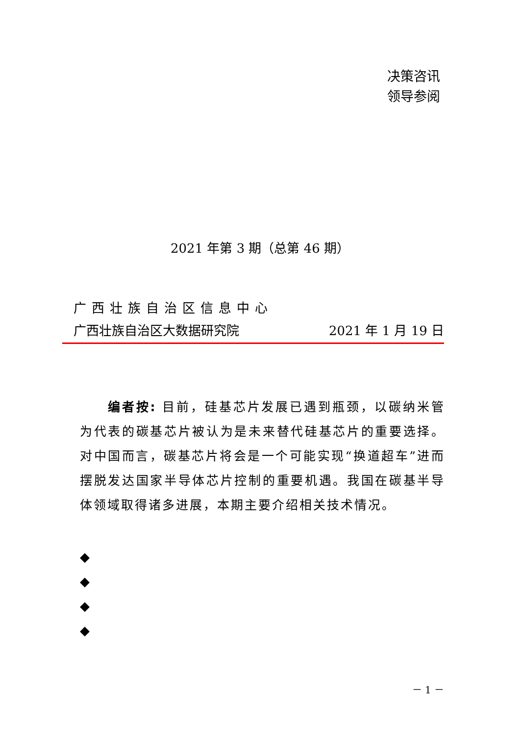决策咨讯
领导参阅
2021 年第 3 期（总第 46 期）
广西壮族自治区信息中心
广西壮族自治区大数据研究院 2021 年 1 月 19 日
  编者按: 目前，硅基芯片发展已遇到瓶颈，以碳纳米管为代表的碳基芯片被认为是未来替代硅基芯片的重要选择。对中国而言，碳基芯片将会是一个可能实现“换道超车”进而摆脱发达国家半导体芯片控制的重要机遇。我国在碳基半导体领域取得诸多进展，本期主要介绍相关技术情况。
◆
◆
◆
◆
－ 1 －